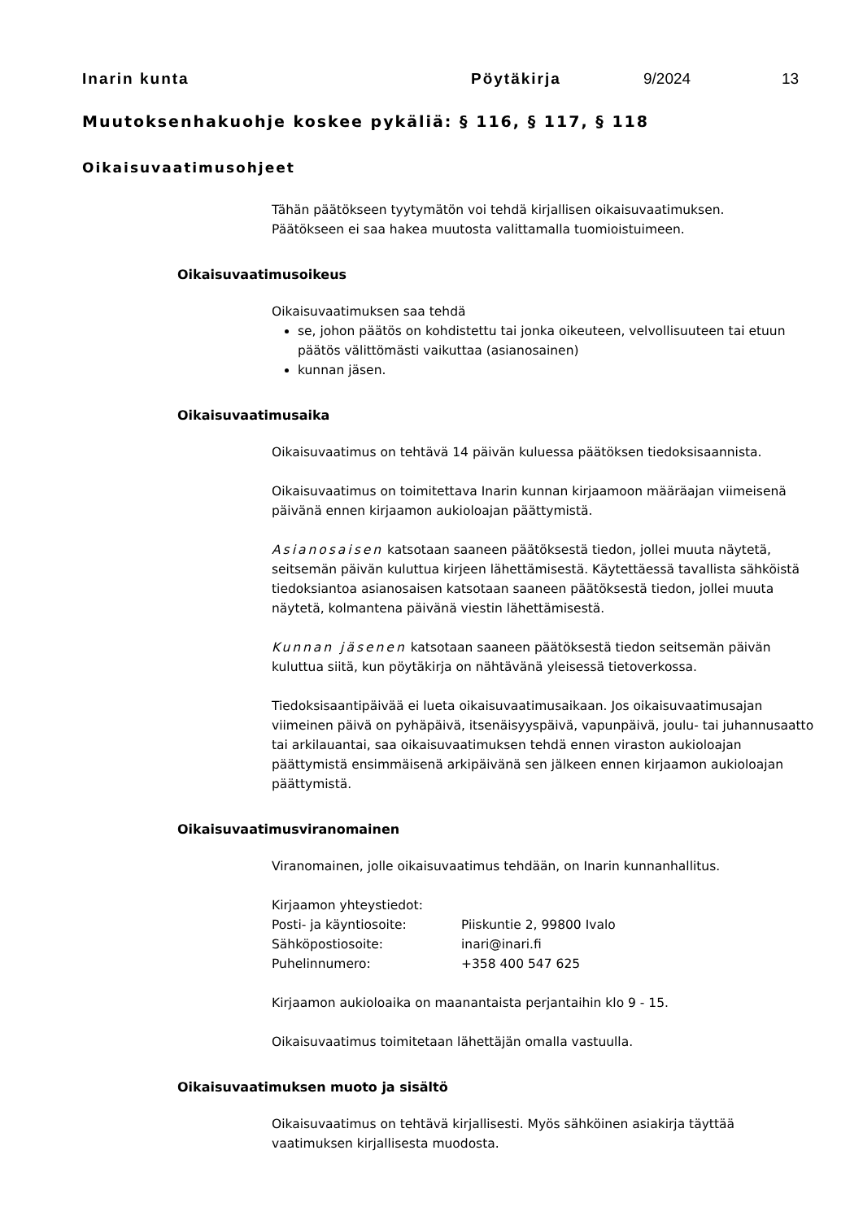Inarin kunta Pöytäkirja 9/2024 13
Muutoksenhakuohje koskee pykäliä: § 116, § 117, § 118
Oikaisuvaatimusohjeet
Tähän päätökseen tyytymätön voi tehdä kirjallisen oikaisuvaatimuksen.
Päätökseen ei saa hakea muutosta valittamalla tuomioistuimeen.
Oikaisuvaatimusoikeus
Oikaisuvaatimuksen saa tehdä
se, johon päätös on kohdistettu tai jonka oikeuteen, velvollisuuteen tai etuun päätös välittömästi vaikuttaa (asianosainen)
kunnan jäsen.
Oikaisuvaatimusaika
Oikaisuvaatimus on tehtävä 14 päivän kuluessa päätöksen tiedoksisaannista.
Oikaisuvaatimus on toimitettava Inarin kunnan kirjaamoon määräajan viimeisenä päivänä ennen kirjaamon aukioloajan päättymistä.
Asianosaisen katsotaan saaneen päätöksestä tiedon, jollei muuta näytetä, seitsemän päivän kuluttua kirjeen lähettämisestä. Käytettäessä tavallista sähköistä tiedoksiantoa asianosaisen katsotaan saaneen päätöksestä tiedon, jollei muuta näytetä, kolmantena päivänä viestin lähettämisestä.
Kunnan jäsenen katsotaan saaneen päätöksestä tiedon seitsemän päivän kuluttua siitä, kun pöytäkirja on nähtävänä yleisessä tietoverkossa.
Tiedoksisaantipäivää ei lueta oikaisuvaatimusaikaan. Jos oikaisuvaatimusajan viimeinen päivä on pyhäpäivä, itsenäisyyspäivä, vapunpäivä, joulu- tai juhannusaatto tai arkilauantai, saa oikaisuvaatimuksen tehdä ennen viraston aukioloajan päättymistä ensimmäisenä arkipäivänä sen jälkeen ennen kirjaamon aukioloajan päättymistä.
Oikaisuvaatimusviranomainen
Viranomainen, jolle oikaisuvaatimus tehdään, on Inarin kunnanhallitus.
Kirjaamon yhteystiedot:
| Posti- ja käyntiosoite: | Piiskuntie 2, 99800 Ivalo |
| Sähköpostiosoite: | inari@inari.fi |
| Puhelinnumero: | +358 400 547 625 |
Kirjaamon aukioloaika on maanantaista perjantaihin klo 9 - 15.
Oikaisuvaatimus toimitetaan lähettäjän omalla vastuulla.
Oikaisuvaatimuksen muoto ja sisältö
Oikaisuvaatimus on tehtävä kirjallisesti. Myös sähköinen asiakirja täyttää vaatimuksen kirjallisesta muodosta.